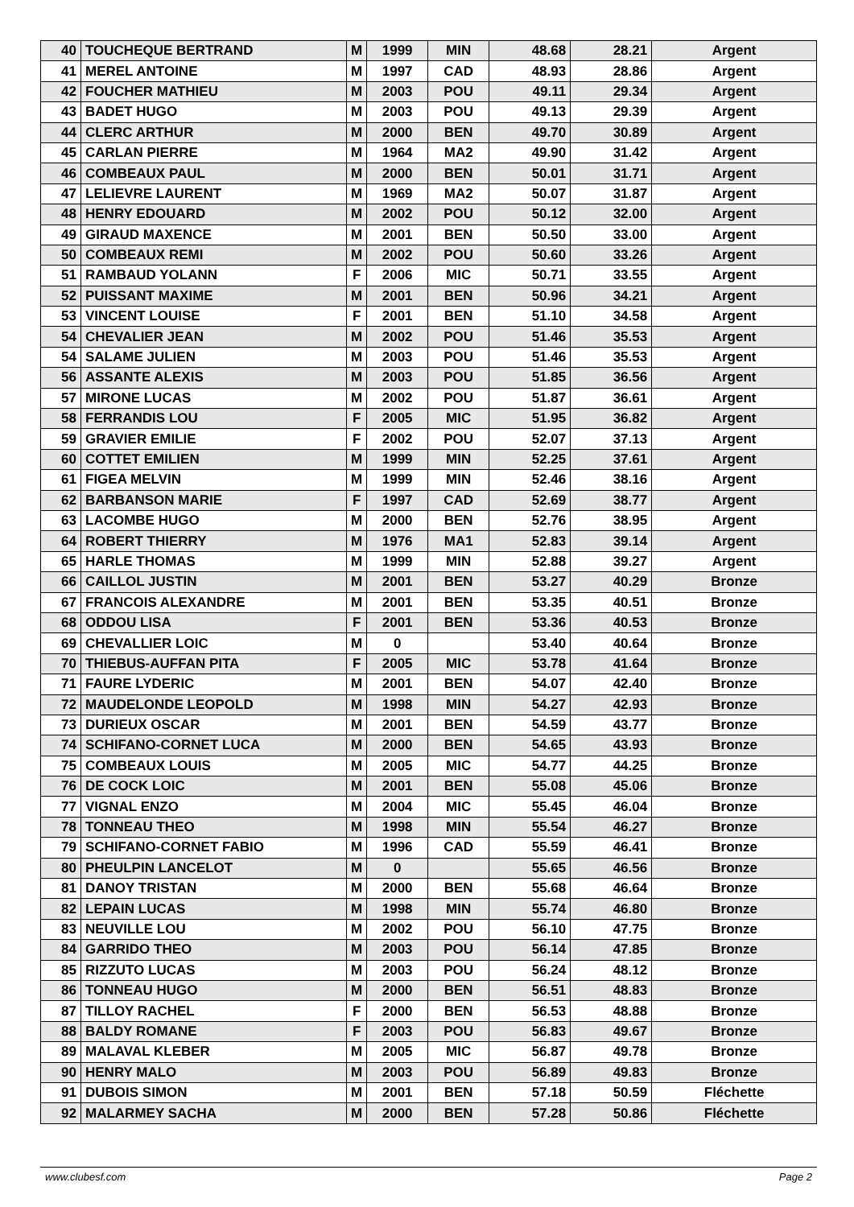| 40 | TOUCHEQUE BERTRAND | M | 1999 | MIN | 48.68 | 28.21 | Argent |
| 41 | MEREL ANTOINE | M | 1997 | CAD | 48.93 | 28.86 | Argent |
| 42 | FOUCHER MATHIEU | M | 2003 | POU | 49.11 | 29.34 | Argent |
| 43 | BADET HUGO | M | 2003 | POU | 49.13 | 29.39 | Argent |
| 44 | CLERC ARTHUR | M | 2000 | BEN | 49.70 | 30.89 | Argent |
| 45 | CARLAN PIERRE | M | 1964 | MA2 | 49.90 | 31.42 | Argent |
| 46 | COMBEAUX PAUL | M | 2000 | BEN | 50.01 | 31.71 | Argent |
| 47 | LELIEVRE LAURENT | M | 1969 | MA2 | 50.07 | 31.87 | Argent |
| 48 | HENRY EDOUARD | M | 2002 | POU | 50.12 | 32.00 | Argent |
| 49 | GIRAUD MAXENCE | M | 2001 | BEN | 50.50 | 33.00 | Argent |
| 50 | COMBEAUX REMI | M | 2002 | POU | 50.60 | 33.26 | Argent |
| 51 | RAMBAUD YOLANN | F | 2006 | MIC | 50.71 | 33.55 | Argent |
| 52 | PUISSANT MAXIME | M | 2001 | BEN | 50.96 | 34.21 | Argent |
| 53 | VINCENT LOUISE | F | 2001 | BEN | 51.10 | 34.58 | Argent |
| 54 | CHEVALIER JEAN | M | 2002 | POU | 51.46 | 35.53 | Argent |
| 54 | SALAME JULIEN | M | 2003 | POU | 51.46 | 35.53 | Argent |
| 56 | ASSANTE ALEXIS | M | 2003 | POU | 51.85 | 36.56 | Argent |
| 57 | MIRONE LUCAS | M | 2002 | POU | 51.87 | 36.61 | Argent |
| 58 | FERRANDIS LOU | F | 2005 | MIC | 51.95 | 36.82 | Argent |
| 59 | GRAVIER EMILIE | F | 2002 | POU | 52.07 | 37.13 | Argent |
| 60 | COTTET EMILIEN | M | 1999 | MIN | 52.25 | 37.61 | Argent |
| 61 | FIGEA MELVIN | M | 1999 | MIN | 52.46 | 38.16 | Argent |
| 62 | BARBANSON MARIE | F | 1997 | CAD | 52.69 | 38.77 | Argent |
| 63 | LACOMBE HUGO | M | 2000 | BEN | 52.76 | 38.95 | Argent |
| 64 | ROBERT THIERRY | M | 1976 | MA1 | 52.83 | 39.14 | Argent |
| 65 | HARLE THOMAS | M | 1999 | MIN | 52.88 | 39.27 | Argent |
| 66 | CAILLOL JUSTIN | M | 2001 | BEN | 53.27 | 40.29 | Bronze |
| 67 | FRANCOIS ALEXANDRE | M | 2001 | BEN | 53.35 | 40.51 | Bronze |
| 68 | ODDOU LISA | F | 2001 | BEN | 53.36 | 40.53 | Bronze |
| 69 | CHEVALLIER LOIC | M | 0 | | 53.40 | 40.64 | Bronze |
| 70 | THIEBUS-AUFFAN PITA | F | 2005 | MIC | 53.78 | 41.64 | Bronze |
| 71 | FAURE LYDERIC | M | 2001 | BEN | 54.07 | 42.40 | Bronze |
| 72 | MAUDELONDE LEOPOLD | M | 1998 | MIN | 54.27 | 42.93 | Bronze |
| 73 | DURIEUX OSCAR | M | 2001 | BEN | 54.59 | 43.77 | Bronze |
| 74 | SCHIFANO-CORNET LUCA | M | 2000 | BEN | 54.65 | 43.93 | Bronze |
| 75 | COMBEAUX LOUIS | M | 2005 | MIC | 54.77 | 44.25 | Bronze |
| 76 | DE COCK LOIC | M | 2001 | BEN | 55.08 | 45.06 | Bronze |
| 77 | VIGNAL ENZO | M | 2004 | MIC | 55.45 | 46.04 | Bronze |
| 78 | TONNEAU THEO | M | 1998 | MIN | 55.54 | 46.27 | Bronze |
| 79 | SCHIFANO-CORNET FABIO | M | 1996 | CAD | 55.59 | 46.41 | Bronze |
| 80 | PHEULPIN LANCELOT | M | 0 | | 55.65 | 46.56 | Bronze |
| 81 | DANOY TRISTAN | M | 2000 | BEN | 55.68 | 46.64 | Bronze |
| 82 | LEPAIN LUCAS | M | 1998 | MIN | 55.74 | 46.80 | Bronze |
| 83 | NEUVILLE LOU | M | 2002 | POU | 56.10 | 47.75 | Bronze |
| 84 | GARRIDO THEO | M | 2003 | POU | 56.14 | 47.85 | Bronze |
| 85 | RIZZUTO LUCAS | M | 2003 | POU | 56.24 | 48.12 | Bronze |
| 86 | TONNEAU HUGO | M | 2000 | BEN | 56.51 | 48.83 | Bronze |
| 87 | TILLOY RACHEL | F | 2000 | BEN | 56.53 | 48.88 | Bronze |
| 88 | BALDY ROMANE | F | 2003 | POU | 56.83 | 49.67 | Bronze |
| 89 | MALAVAL KLEBER | M | 2005 | MIC | 56.87 | 49.78 | Bronze |
| 90 | HENRY MALO | M | 2003 | POU | 56.89 | 49.83 | Bronze |
| 91 | DUBOIS SIMON | M | 2001 | BEN | 57.18 | 50.59 | Fléchette |
| 92 | MALARMEY SACHA | M | 2000 | BEN | 57.28 | 50.86 | Fléchette |
www.clubesf.com Page 2